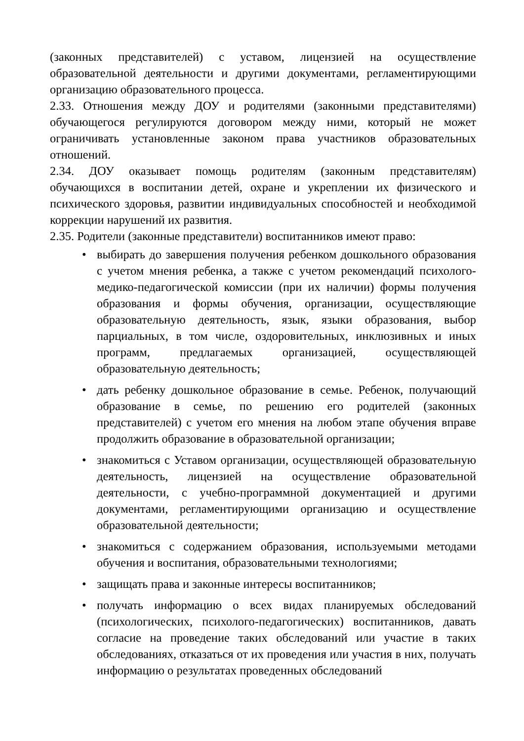(законных представителей) с уставом, лицензией на осуществление образовательной деятельности и другими документами, регламентирующими организацию образовательного процесса.
2.33. Отношения между ДОУ и родителями (законными представителями) обучающегося регулируются договором между ними, который не может ограничивать установленные законом права участников образовательных отношений.
2.34. ДОУ оказывает помощь родителям (законным представителям) обучающихся в воспитании детей, охране и укреплении их физического и психического здоровья, развитии индивидуальных способностей и необходимой коррекции нарушений их развития.
2.35. Родители (законные представители) воспитанников имеют право:
• выбирать до завершения получения ребенком дошкольного образования с учетом мнения ребенка, а также с учетом рекомендаций психолого-медико-педагогической комиссии (при их наличии) формы получения образования и формы обучения, организации, осуществляющие образовательную деятельность, язык, языки образования, выбор парциальных, в том числе, оздоровительных, инклюзивных и иных программ, предлагаемых организацией, осуществляющей образовательную деятельность;
• дать ребенку дошкольное образование в семье. Ребенок, получающий образование в семье, по решению его родителей (законных представителей) с учетом его мнения на любом этапе обучения вправе продолжить образование в образовательной организации;
• знакомиться с Уставом организации, осуществляющей образовательную деятельность, лицензией на осуществление образовательной деятельности, с учебно-программной документацией и другими документами, регламентирующими организацию и осуществление образовательной деятельности;
• знакомиться с содержанием образования, используемыми методами обучения и воспитания, образовательными технологиями;
• защищать права и законные интересы воспитанников;
• получать информацию о всех видах планируемых обследований (психологических, психолого-педагогических) воспитанников, давать согласие на проведение таких обследований или участие в таких обследованиях, отказаться от их проведения или участия в них, получать информацию о результатах проведенных обследований